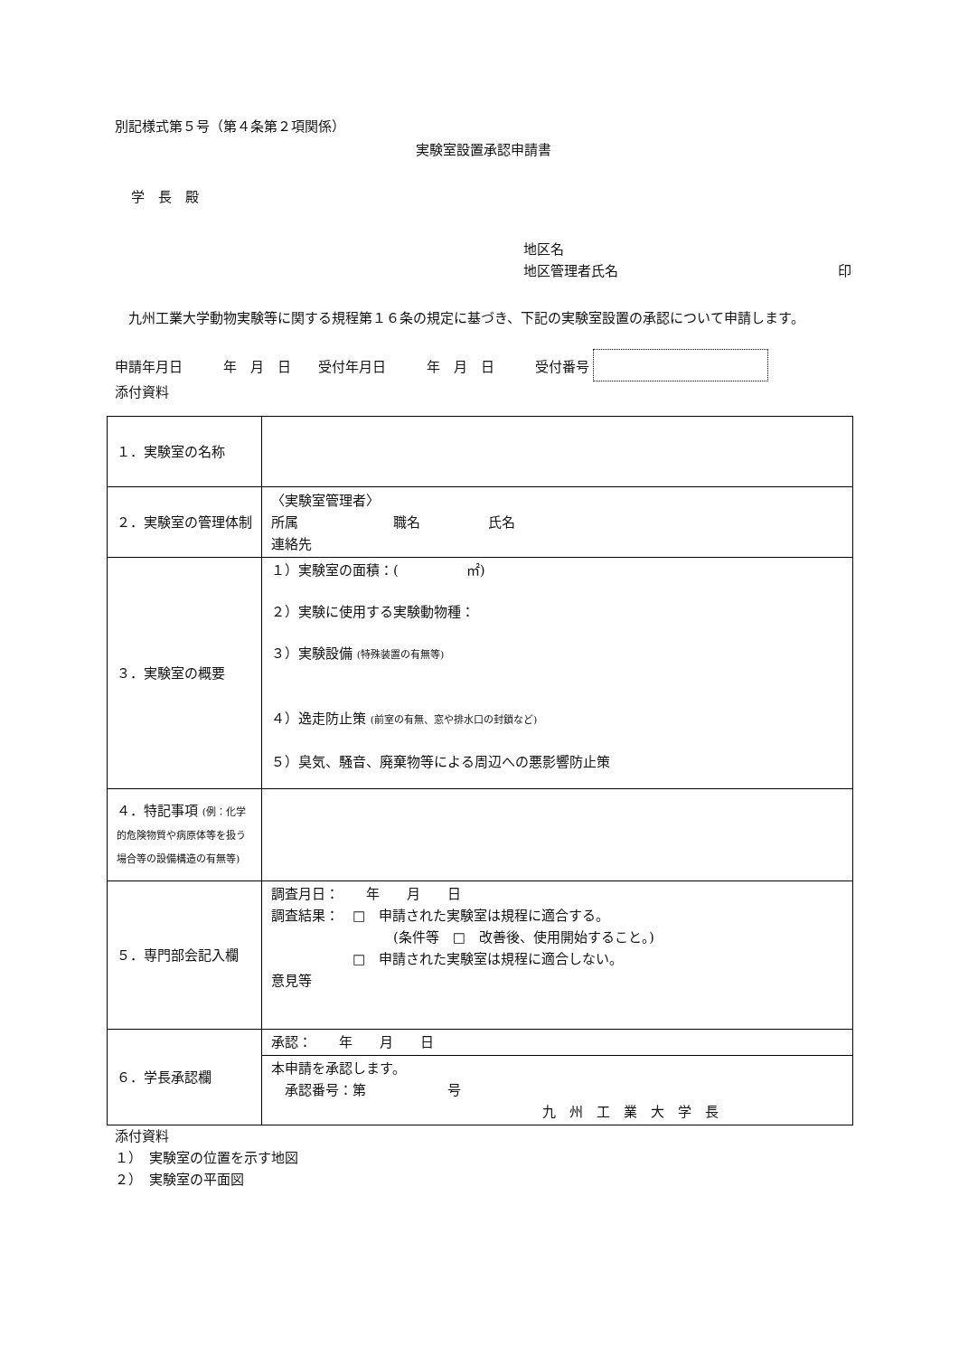別記様式第５号（第４条第２項関係）
実験室設置承認申請書
学　長　殿
地区名
地区管理者氏名 印
　九州工業大学動物実験等に関する規程第１６条の規定に基づき、下記の実験室設置の承認について申請します。
申請年月日　　　年　月　日　　受付年月日　　　年　月　日　　　受付番号
添付資料
| １．実験室の名称 | |
| ２．実験室の管理体制 | 〈実験室管理者〉 所属 職名 氏名 連絡先 |
| ３．実験室の概要 | １）実験室の面積：( ㎡) ２）実験に使用する実験動物種： ３）実験設備 (特殊装置の有無等) ４）逸走防止策 (前室の有無、窓や排水口の封鎖など) ５）臭気、騒音、廃棄物等による周辺への悪影響防止策 |
| ４．特記事項 (例：化学的危険物質や病原体等を扱う場合等の設備構造の有無等) | |
| ５．専門部会記入欄 | 調査月日： 年 月 日 調査結果： □ 申請された実験室は規程に適合する。 (条件等 □ 改善後、使用開始すること。) □ 申請された実験室は規程に適合しない。 意見等 |
| ６．学長承認欄 | 承認： 年 月 日 |
| | 本申請を承認します。 承認番号：第 号 九 州 工 業 大 学 長 |
添付資料
１）　実験室の位置を示す地図
２）　実験室の平面図